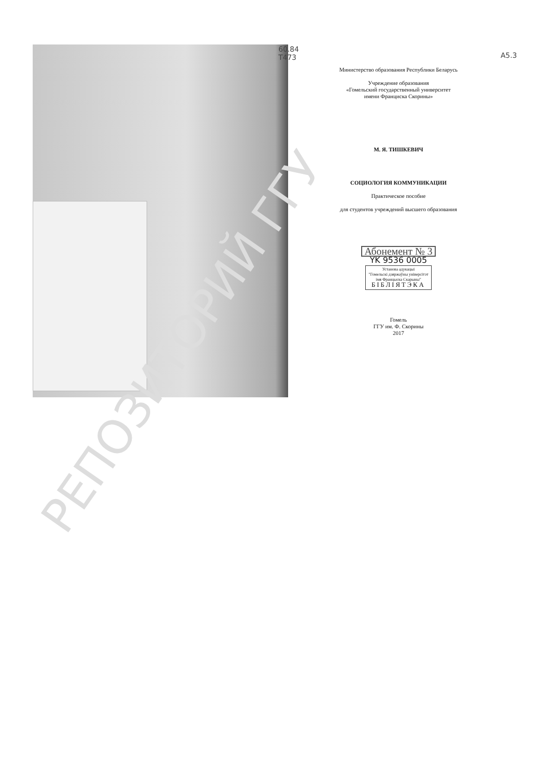60.84
Т473
А5.3
Министерство образования Республики Беларусь
Учреждение образования
«Гомельский государственный университет
имени Франциска Скорины»
М. Я. ТИШКЕВИЧ
СОЦИОЛОГИЯ КОММУНИКАЦИИ
Практическое пособие
для студентов учреждений высшего образования
Абонемент № 3
YK 9536 0005
Установа адукацыі
"Гомельскі дзяржаўны універсітэт
імя Францыска Скарыны"
БІБЛІЯТЭКА
Гомель
ГГУ им. Ф. Скорины
2017
РЕПОЗИТОРИЙ ГГУ